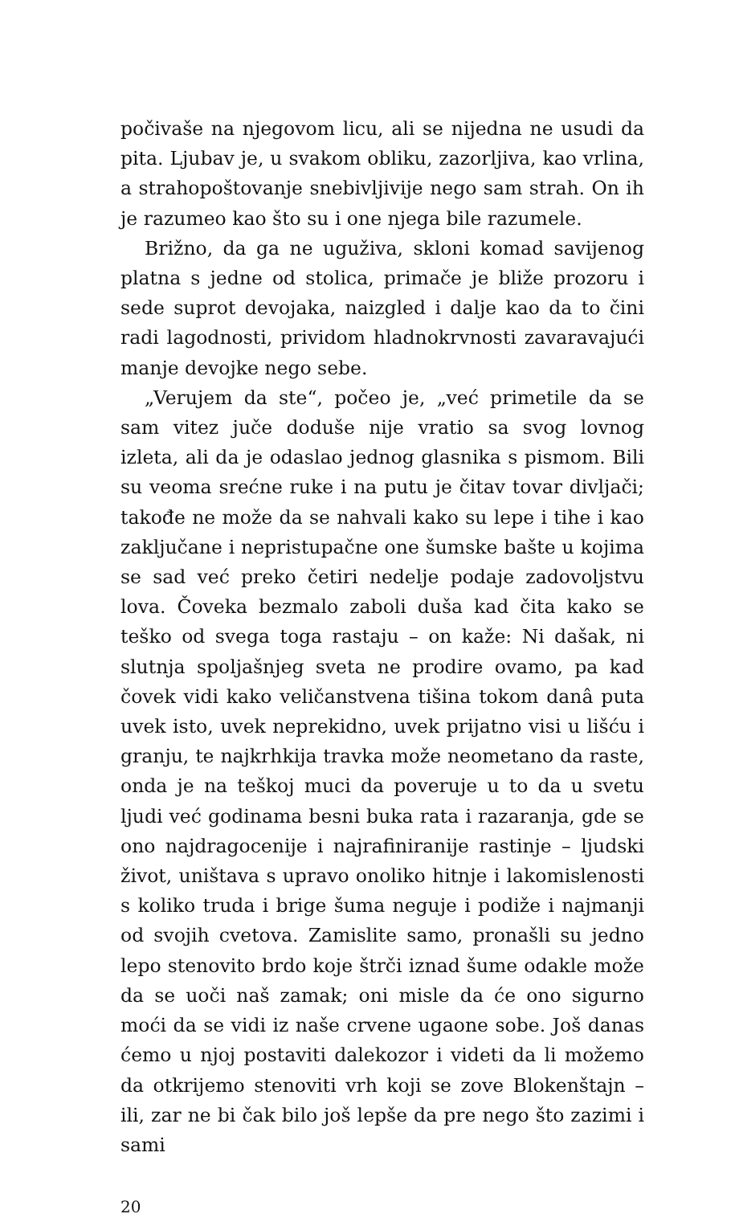počivaše na njegovom licu, ali se nijedna ne usudi da pita. Ljubav je, u svakom obliku, zazorljiva, kao vrlina, a strahopoštovanje snebivljivije nego sam strah. On ih je razumeo kao što su i one njega bile razumele.
Brižno, da ga ne uguživa, skloni komad savijenog platna s jedne od stolica, primače je bliže prozoru i sede suprot devojaka, naizgled i dalje kao da to čini radi lagodnosti, prividom hladnokrvnosti zavaravajući manje devojke nego sebe.
„Verujem da ste“, počeo je, „već primetile da se sam vitez juče doduše nije vratio sa svog lovnog izleta, ali da je odaslao jednog glasnika s pismom. Bili su veoma srećne ruke i na putu je čitav tovar divljači; takođe ne može da se nahvali kako su lepe i tihe i kao zaključane i nepristupačne one šumske bašte u kojima se sad već preko četiri nedelje podaje zadovoljstvu lova. Čoveka bezmalo zaboli duša kad čita kako se teško od svega toga rastaju – on kaže: Ni dašak, ni slutnja spoljašnjeg sveta ne prodire ovamo, pa kad čovek vidi kako veličanstvena tišina tokom danâ puta uvek isto, uvek neprekidno, uvek prijatno visi u lišću i granju, te najkrhkija travka može neometano da raste, onda je na teškoj muci da poveruje u to da u svetu ljudi već godinama besni buka rata i razaranja, gde se ono najdragocenije i najrafiniranije rastinje – ljudski život, uništava s upravo onoliko hitnje i lakomislenosti s koliko truda i brige šuma neguje i podiže i najmanji od svojih cvetova. Zamislite samo, pronašli su jedno lepo stenovito brdo koje štrči iznad šume odakle može da se uoči naš zamak; oni misle da će ono sigurno moći da se vidi iz naše crvene ugaone sobe. Još danas ćemo u njoj postaviti dalekozor i videti da li možemo da otkrijemo stenoviti vrh koji se zove Blokenštajn – ili, zar ne bi čak bilo još lepše da pre nego što zazimi i sami
20